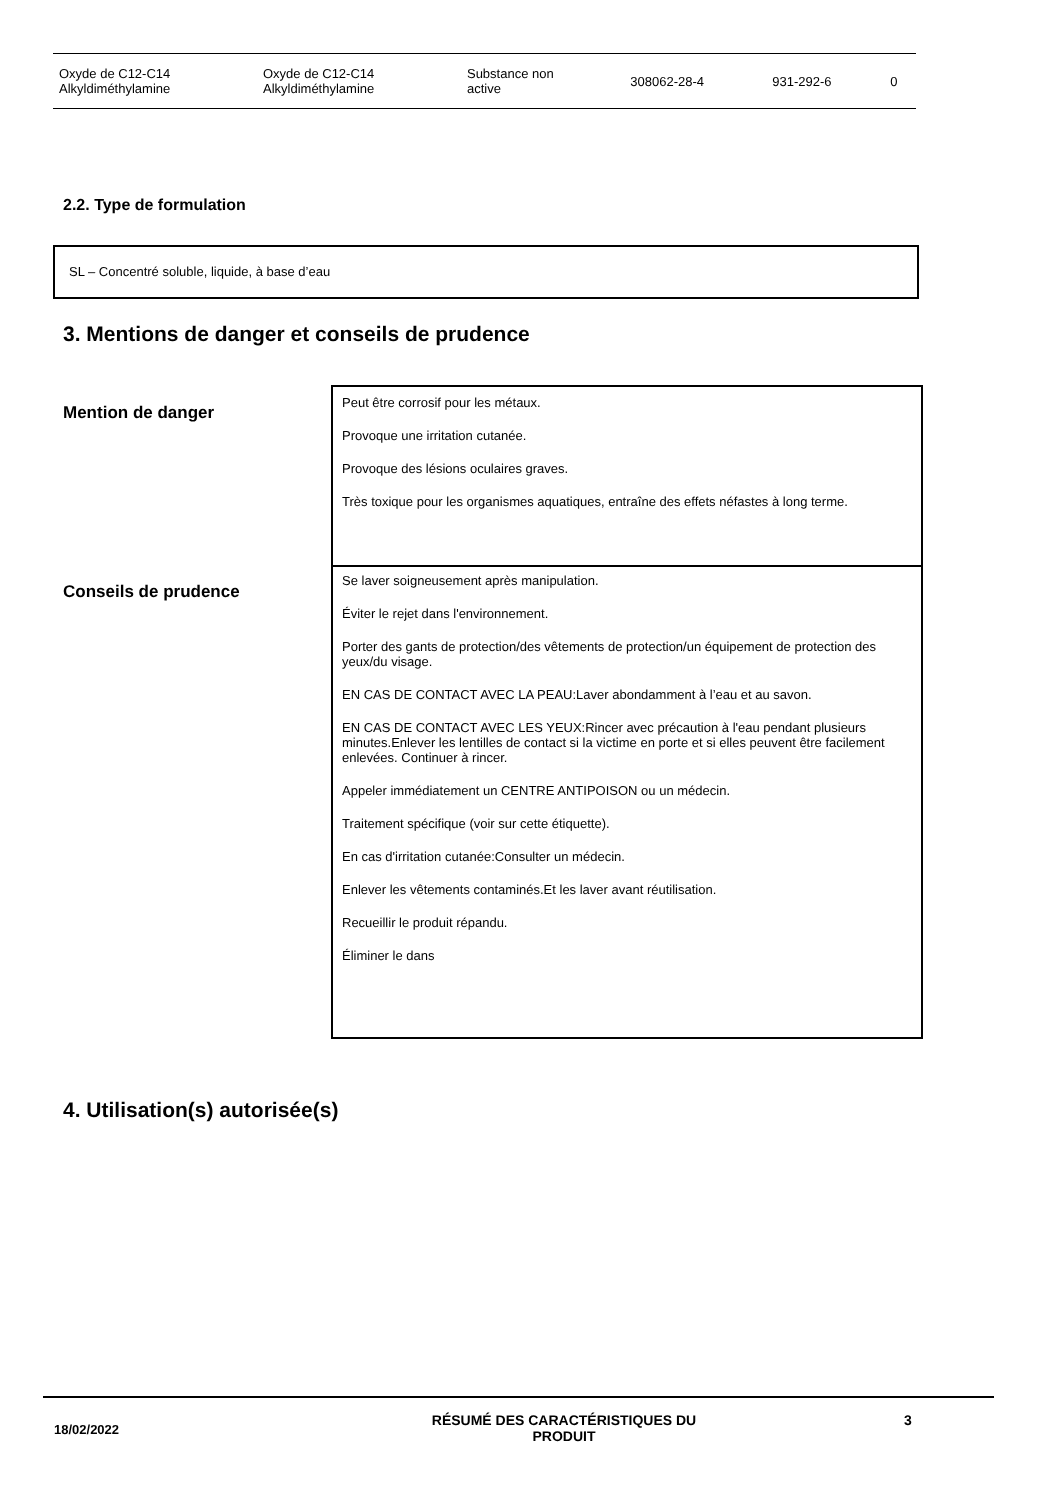| Oxyde de C12-C14 Alkyldiméthylamine | Oxyde de C12-C14 Alkyldiméthylamine | Substance non active | 308062-28-4 | 931-292-6 | 0 |
2.2. Type de formulation
SL – Concentré soluble, liquide, à base d’eau
3. Mentions de danger et conseils de prudence
Mention de danger
Peut être corrosif pour les métaux.
Provoque une irritation cutanée.
Provoque des lésions oculaires graves.
Très toxique pour les organismes aquatiques, entraîne des effets néfastes à long terme.
Conseils de prudence
Se laver soigneusement après manipulation.
Éviter le rejet dans l'environnement.
Porter des gants de protection/des vêtements de protection/un équipement de protection des yeux/du visage.
EN CAS DE CONTACT AVEC LA PEAU:Laver abondamment à l’eau et au savon.
EN CAS DE CONTACT AVEC LES YEUX:Rincer avec précaution à l'eau pendant plusieurs minutes.Enlever les lentilles de contact si la victime en porte et si elles peuvent être facilement enlevées. Continuer à rincer.
Appeler immédiatement un CENTRE ANTIPOISON ou un médecin.
Traitement spécifique (voir sur cette étiquette).
En cas d'irritation cutanée:Consulter un médecin.
Enlever les vêtements contaminés.Et les laver avant réutilisation.
Recueillir le produit répandu.
Éliminer le dans
4. Utilisation(s) autorisée(s)
18/02/2022
RÉSUMÉ DES CARACTÉRISTIQUES DU
PRODUIT
3